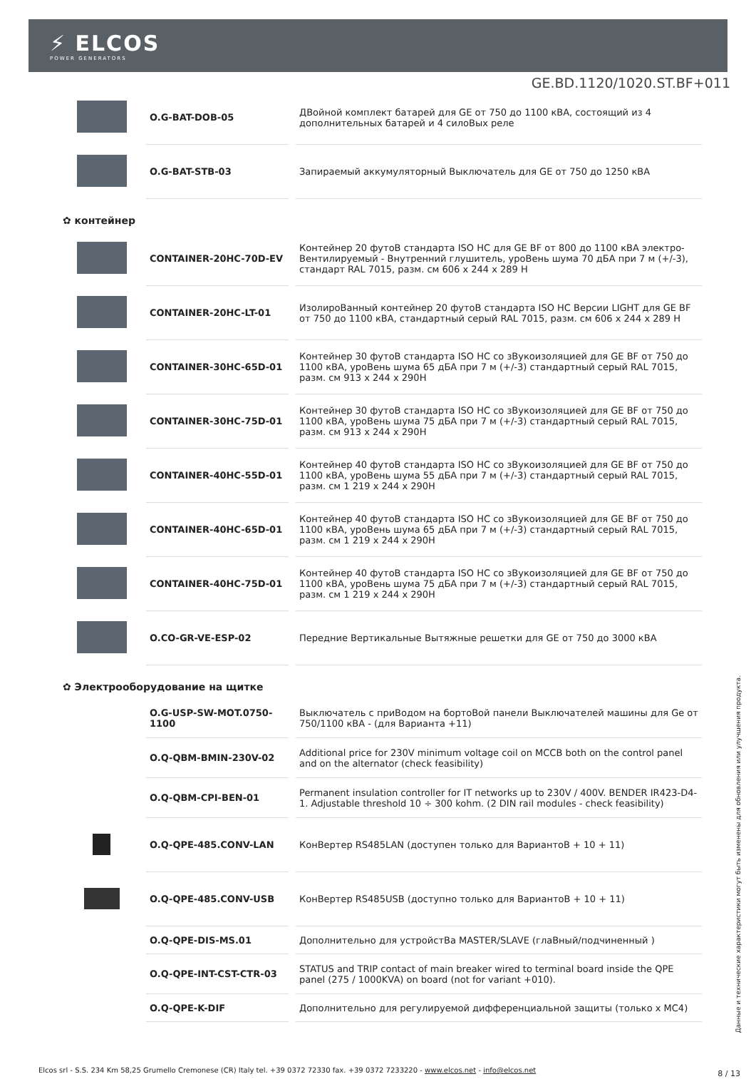⚡ ELCOS
POWER GENERATORS
GE.BD.1120/1020.ST.BF+011
| | O.G-BAT-DOB-05 | ДВойной комплект батарей для GE от 750 до 1100 кВА, состоящий из 4 дополнительных батарей и 4 силоВых реле |
| | O.G-BAT-STB-03 | Запираемый аккумуляторный Выключатель для GE от 750 до 1250 кВА |
✿ контейнер
| | CONTAINER-20HC-70D-EV | Контейнер 20 футоВ стандарта ISO HC для GE BF от 800 до 1100 кВА электро-Вентилируемый - Внутренний глушитель, уроВень шума 70 дБА при 7 м (+/-3), стандарт RAL 7015, разм. см 606 x 244 x 289 H |
| | CONTAINER-20HC-LT-01 | ИзолироВанный контейнер 20 футоВ стандарта ISO HC Версии LIGHT для GE BF от 750 до 1100 кВА, стандартный серый RAL 7015, разм. см 606 x 244 x 289 H |
| | CONTAINER-30HC-65D-01 | Контейнер 30 футоВ стандарта ISO HC со зВукоизоляцией для GE BF от 750 до 1100 кВА, уроВень шума 65 дБА при 7 м (+/-3) стандартный серый RAL 7015, разм. см 913 x 244 x 290H |
| | CONTAINER-30HC-75D-01 | Контейнер 30 футоВ стандарта ISO HC со зВукоизоляцией для GE BF от 750 до 1100 кВА, уроВень шума 75 дБА при 7 м (+/-3) стандартный серый RAL 7015, разм. см 913 x 244 x 290H |
| | CONTAINER-40HC-55D-01 | Контейнер 40 футоВ стандарта ISO HC со зВукоизоляцией для GE BF от 750 до 1100 кВА, уроВень шума 55 дБА при 7 м (+/-3) стандартный серый RAL 7015, разм. см 1 219 x 244 x 290H |
| | CONTAINER-40HC-65D-01 | Контейнер 40 футоВ стандарта ISO HC со зВукоизоляцией для GE BF от 750 до 1100 кВА, уроВень шума 65 дБА при 7 м (+/-3) стандартный серый RAL 7015, разм. см 1 219 x 244 x 290H |
| | CONTAINER-40HC-75D-01 | Контейнер 40 футоВ стандарта ISO HC со зВукоизоляцией для GE BF от 750 до 1100 кВА, уроВень шума 75 дБА при 7 м (+/-3) стандартный серый RAL 7015, разм. см 1 219 x 244 x 290H |
| | O.CO-GR-VE-ESP-02 | Передние Вертикальные Вытяжные решетки для GE от 750 до 3000 кВА |
✿ Электрооборудование на щитке
| | O.G-USP-SW-MOT.0750-1100 | Выключатель с приВодом на бортоВой панели Выключателей машины для Ge от 750/1100 кВА - (для Варианта +11) |
| | O.Q-QBM-BMIN-230V-02 | Additional price for 230V minimum voltage coil on MCCB both on the control panel and on the alternator (check feasibility) |
| | O.Q-QBM-CPI-BEN-01 | Permanent insulation controller for IT networks up to 230V / 400V. BENDER IR423-D4-1. Adjustable threshold 10 ÷ 300 kohm. (2 DIN rail modules - check feasibility) |
| | O.Q-QPE-485.CONV-LAN | КонВертер RS485LAN (доступен только для ВариантоВ + 10 + 11) |
| | O.Q-QPE-485.CONV-USB | КонВертер RS485USB (доступно только для ВариантоВ + 10 + 11) |
| | O.Q-QPE-DIS-MS.01 | Дополнительно для устройстВа MASTER/SLAVE (глаВный/подчиненный ) |
| | O.Q-QPE-INT-CST-CTR-03 | STATUS and TRIP contact of main breaker wired to terminal board inside the QPE panel (275 / 1000KVA) on board (not for variant +010). |
| | O.Q-QPE-K-DIF | Дополнительно для регулируемой дифференциальной защиты (только x MC4) |
Данные и технические характеристики могут быть изменены для обновления или улучшения продукта.
Elcos srl - S.S. 234 Km 58,25 Grumello Cremonese (CR) Italy tel. +39 0372 72330 fax. +39 0372 7233220 - www.elcos.net - info@elcos.net
8 / 13